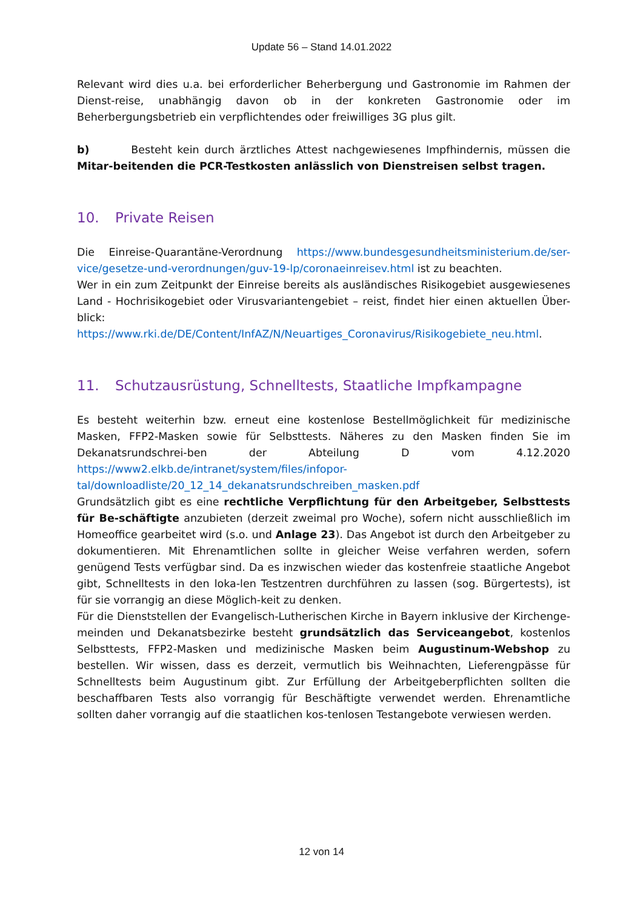Update 56 – Stand 14.01.2022
Relevant wird dies u.a. bei erforderlicher Beherbergung und Gastronomie im Rahmen der Dienst-reise, unabhängig davon ob in der konkreten Gastronomie oder im Beherbergungsbetrieb ein verpflichtendes oder freiwilliges 3G plus gilt.
b) Besteht kein durch ärztliches Attest nachgewiesenes Impfhindernis, müssen die Mitar-beitenden die PCR-Testkosten anlässlich von Dienstreisen selbst tragen.
10. Private Reisen
Die Einreise-Quarantäne-Verordnung https://www.bundesgesundheitsministerium.de/ser-vice/gesetze-und-verordnungen/guv-19-lp/coronaeinreisev.html ist zu beachten.
Wer in ein zum Zeitpunkt der Einreise bereits als ausländisches Risikogebiet ausgewiesenes Land - Hochrisikogebiet oder Virusvariantengebiet – reist, findet hier einen aktuellen Über-blick: https://www.rki.de/DE/Content/InfAZ/N/Neuartiges_Coronavirus/Risikogebiete_neu.html.
11. Schutzausrüstung, Schnelltests, Staatliche Impfkampagne
Es besteht weiterhin bzw. erneut eine kostenlose Bestellmöglichkeit für medizinische Masken, FFP2-Masken sowie für Selbsttests. Näheres zu den Masken finden Sie im Dekanatsrundschrei-ben der Abteilung D vom 4.12.2020 https://www2.elkb.de/intranet/system/files/infopor-tal/downloadliste/20_12_14_dekanatsrundschreiben_masken.pdf
Grundsätzlich gibt es eine rechtliche Verpflichtung für den Arbeitgeber, Selbsttests für Be-schäftigte anzubieten (derzeit zweimal pro Woche), sofern nicht ausschließlich im Homeoffice gearbeitet wird (s.o. und Anlage 23). Das Angebot ist durch den Arbeitgeber zu dokumentieren. Mit Ehrenamtlichen sollte in gleicher Weise verfahren werden, sofern genügend Tests verfügbar sind. Da es inzwischen wieder das kostenfreie staatliche Angebot gibt, Schnelltests in den loka-len Testzentren durchführen zu lassen (sog. Bürgertests), ist für sie vorrangig an diese Möglich-keit zu denken.
Für die Dienststellen der Evangelisch-Lutherischen Kirche in Bayern inklusive der Kirchenge-meinden und Dekanatsbezirke besteht grundsätzlich das Serviceangebot, kostenlos Selbsttests, FFP2-Masken und medizinische Masken beim Augustinum-Webshop zu bestellen. Wir wissen, dass es derzeit, vermutlich bis Weihnachten, Lieferengpässe für Schnelltests beim Augustinum gibt. Zur Erfüllung der Arbeitgeberpflichten sollten die beschaffbaren Tests also vorrangig für Beschäftigte verwendet werden. Ehrenamtliche sollten daher vorrangig auf die staatlichen kos-tenlosen Testangebote verwiesen werden.
12 von 14